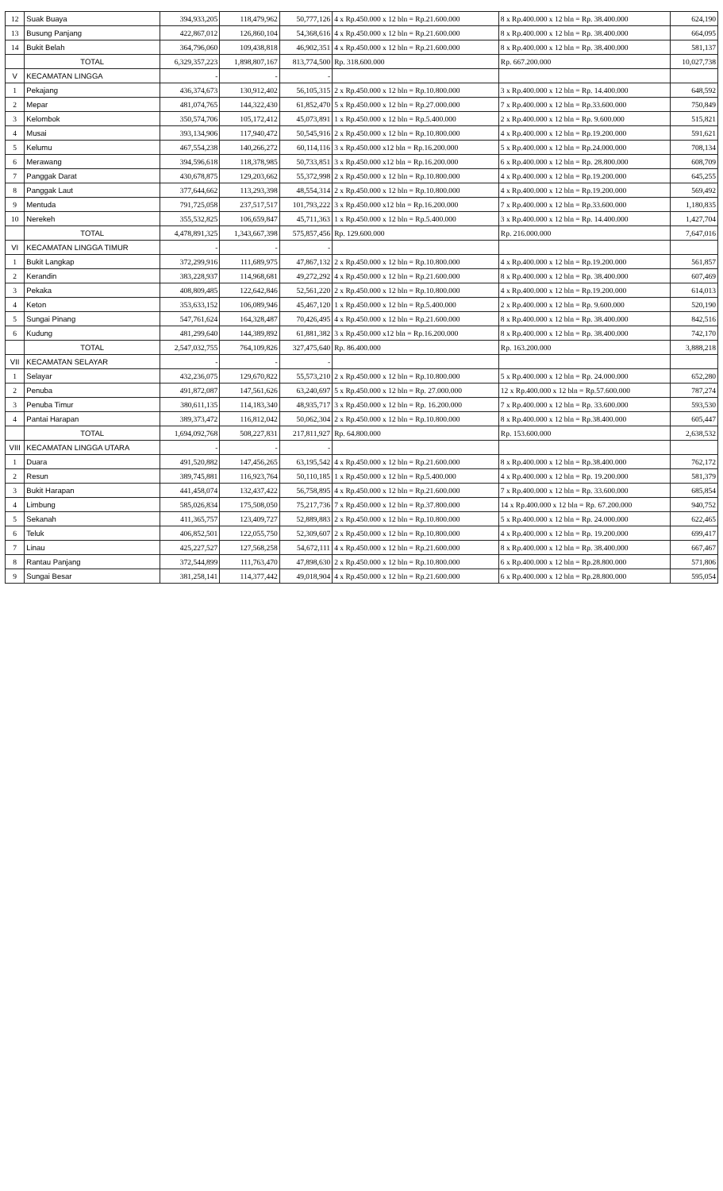| 12 | Suak Buaya | 394,933,205 | 118,479,962 | 50,777,126 | 4 x Rp.450.000 x 12 bln = Rp.21.600.000 | 8 x Rp.400.000 x 12 bln = Rp. 38.400.000 | 624,190 |
| 13 | Busung Panjang | 422,867,012 | 126,860,104 | 54,368,616 | 4 x Rp.450.000 x 12 bln = Rp.21.600.000 | 8 x Rp.400.000 x 12 bln = Rp. 38.400.000 | 664,095 |
| 14 | Bukit Belah | 364,796,060 | 109,438,818 | 46,902,351 | 4 x Rp.450.000 x 12 bln = Rp.21.600.000 | 8 x Rp.400.000 x 12 bln = Rp. 38.400.000 | 581,137 |
| | TOTAL | 6,329,357,223 | 1,898,807,167 | 813,774,500 | Rp. 318.600.000 | Rp. 667.200.000 | 10,027,738 |
| V | KECAMATAN LINGGA | - | - | - | | | |
| 1 | Pekajang | 436,374,673 | 130,912,402 | 56,105,315 | 2 x Rp.450.000 x 12 bln = Rp.10.800.000 | 3 x Rp.400.000 x 12 bln = Rp. 14.400.000 | 648,592 |
| 2 | Mepar | 481,074,765 | 144,322,430 | 61,852,470 | 5 x Rp.450.000 x 12 bln = Rp.27.000.000 | 7 x Rp.400.000 x 12 bln = Rp.33.600.000 | 750,849 |
| 3 | Kelombok | 350,574,706 | 105,172,412 | 45,073,891 | 1 x Rp.450.000 x 12 bln = Rp.5.400.000 | 2 x Rp.400.000 x 12 bln = Rp. 9.600.000 | 515,821 |
| 4 | Musai | 393,134,906 | 117,940,472 | 50,545,916 | 2 x Rp.450.000 x 12 bln = Rp.10.800.000 | 4 x Rp.400.000 x 12 bln = Rp.19.200.000 | 591,621 |
| 5 | Kelumu | 467,554,238 | 140,266,272 | 60,114,116 | 3 x Rp.450.000 x12 bln = Rp.16.200.000 | 5 x Rp.400.000 x 12 bln = Rp.24.000.000 | 708,134 |
| 6 | Merawang | 394,596,618 | 118,378,985 | 50,733,851 | 3 x Rp.450.000 x12 bln = Rp.16.200.000 | 6 x Rp.400.000 x 12 bln = Rp. 28.800.000 | 608,709 |
| 7 | Panggak Darat | 430,678,875 | 129,203,662 | 55,372,998 | 2 x Rp.450.000 x 12 bln = Rp.10.800.000 | 4 x Rp.400.000 x 12 bln = Rp.19.200.000 | 645,255 |
| 8 | Panggak Laut | 377,644,662 | 113,293,398 | 48,554,314 | 2 x Rp.450.000 x 12 bln = Rp.10.800.000 | 4 x Rp.400.000 x 12 bln = Rp.19.200.000 | 569,492 |
| 9 | Mentuda | 791,725,058 | 237,517,517 | 101,793,222 | 3 x Rp.450.000 x12 bln = Rp.16.200.000 | 7 x Rp.400.000 x 12 bln = Rp.33.600.000 | 1,180,835 |
| 10 | Nerekeh | 355,532,825 | 106,659,847 | 45,711,363 | 1 x Rp.450.000 x 12 bln = Rp.5.400.000 | 3 x Rp.400.000 x 12 bln = Rp. 14.400.000 | 1,427,704 |
| | TOTAL | 4,478,891,325 | 1,343,667,398 | 575,857,456 | Rp. 129.600.000 | Rp. 216.000.000 | 7,647,016 |
| VI | KECAMATAN LINGGA TIMUR | - | - | - | | | |
| 1 | Bukit Langkap | 372,299,916 | 111,689,975 | 47,867,132 | 2 x Rp.450.000 x 12 bln = Rp.10.800.000 | 4 x Rp.400.000 x 12 bln = Rp.19.200.000 | 561,857 |
| 2 | Kerandin | 383,228,937 | 114,968,681 | 49,272,292 | 4 x Rp.450.000 x 12 bln = Rp.21.600.000 | 8 x Rp.400.000 x 12 bln = Rp. 38.400.000 | 607,469 |
| 3 | Pekaka | 408,809,485 | 122,642,846 | 52,561,220 | 2 x Rp.450.000 x 12 bln = Rp.10.800.000 | 4 x Rp.400.000 x 12 bln = Rp.19.200.000 | 614,013 |
| 4 | Keton | 353,633,152 | 106,089,946 | 45,467,120 | 1 x Rp.450.000 x 12 bln = Rp.5.400.000 | 2 x Rp.400.000 x 12 bln = Rp. 9.600.000 | 520,190 |
| 5 | Sungai Pinang | 547,761,624 | 164,328,487 | 70,426,495 | 4 x Rp.450.000 x 12 bln = Rp.21.600.000 | 8 x Rp.400.000 x 12 bln = Rp. 38.400.000 | 842,516 |
| 6 | Kudung | 481,299,640 | 144,389,892 | 61,881,382 | 3 x Rp.450.000 x12 bln = Rp.16.200.000 | 8 x Rp.400.000 x 12 bln = Rp. 38.400.000 | 742,170 |
| | TOTAL | 2,547,032,755 | 764,109,826 | 327,475,640 | Rp. 86.400.000 | Rp. 163.200.000 | 3,888,218 |
| VII | KECAMATAN SELAYAR | - | - | - | | | |
| 1 | Selayar | 432,236,075 | 129,670,822 | 55,573,210 | 2 x Rp.450.000 x 12 bln = Rp.10.800.000 | 5 x Rp.400.000 x 12 bln = Rp. 24.000.000 | 652,280 |
| 2 | Penuba | 491,872,087 | 147,561,626 | 63,240,697 | 5 x Rp.450.000 x 12 bln = Rp. 27.000.000 | 12 x Rp.400.000 x 12 bln = Rp.57.600.000 | 787,274 |
| 3 | Penuba Timur | 380,611,135 | 114,183,340 | 48,935,717 | 3 x Rp.450.000 x 12 bln = Rp. 16.200.000 | 7 x Rp.400.000 x 12 bln = Rp. 33.600.000 | 593,530 |
| 4 | Pantai Harapan | 389,373,472 | 116,812,042 | 50,062,304 | 2 x Rp.450.000 x 12 bln = Rp.10.800.000 | 8 x Rp.400.000 x 12 bln = Rp.38.400.000 | 605,447 |
| | TOTAL | 1,694,092,768 | 508,227,831 | 217,811,927 | Rp. 64.800.000 | Rp. 153.600.000 | 2,638,532 |
| VIII | KECAMATAN LINGGA UTARA | - | - | - | | | |
| 1 | Duara | 491,520,882 | 147,456,265 | 63,195,542 | 4 x Rp.450.000 x 12 bln = Rp.21.600.000 | 8 x Rp.400.000 x 12 bln = Rp.38.400.000 | 762,172 |
| 2 | Resun | 389,745,881 | 116,923,764 | 50,110,185 | 1 x Rp.450.000 x 12 bln = Rp.5.400.000 | 4 x Rp.400.000 x 12 bln = Rp. 19.200.000 | 581,379 |
| 3 | Bukit Harapan | 441,458,074 | 132,437,422 | 56,758,895 | 4 x Rp.450.000 x 12 bln = Rp.21.600.000 | 7 x Rp.400.000 x 12 bln = Rp. 33.600.000 | 685,854 |
| 4 | Limbung | 585,026,834 | 175,508,050 | 75,217,736 | 7 x Rp.450.000 x 12 bln = Rp.37.800.000 | 14 x Rp.400.000 x 12 bln = Rp. 67.200.000 | 940,752 |
| 5 | Sekanah | 411,365,757 | 123,409,727 | 52,889,883 | 2 x Rp.450.000 x 12 bln = Rp.10.800.000 | 5 x Rp.400.000 x 12 bln = Rp. 24.000.000 | 622,465 |
| 6 | Teluk | 406,852,501 | 122,055,750 | 52,309,607 | 2 x Rp.450.000 x 12 bln = Rp.10.800.000 | 4 x Rp.400.000 x 12 bln = Rp. 19.200.000 | 699,417 |
| 7 | Linau | 425,227,527 | 127,568,258 | 54,672,111 | 4 x Rp.450.000 x 12 bln = Rp.21.600.000 | 8 x Rp.400.000 x 12 bln = Rp. 38.400.000 | 667,467 |
| 8 | Rantau Panjang | 372,544,899 | 111,763,470 | 47,898,630 | 2 x Rp.450.000 x 12 bln = Rp.10.800.000 | 6 x Rp.400.000 x 12 bln = Rp.28.800.000 | 571,806 |
| 9 | Sungai Besar | 381,258,141 | 114,377,442 | 49,018,904 | 4 x Rp.450.000 x 12 bln = Rp.21.600.000 | 6 x Rp.400.000 x 12 bln = Rp.28.800.000 | 595,054 |